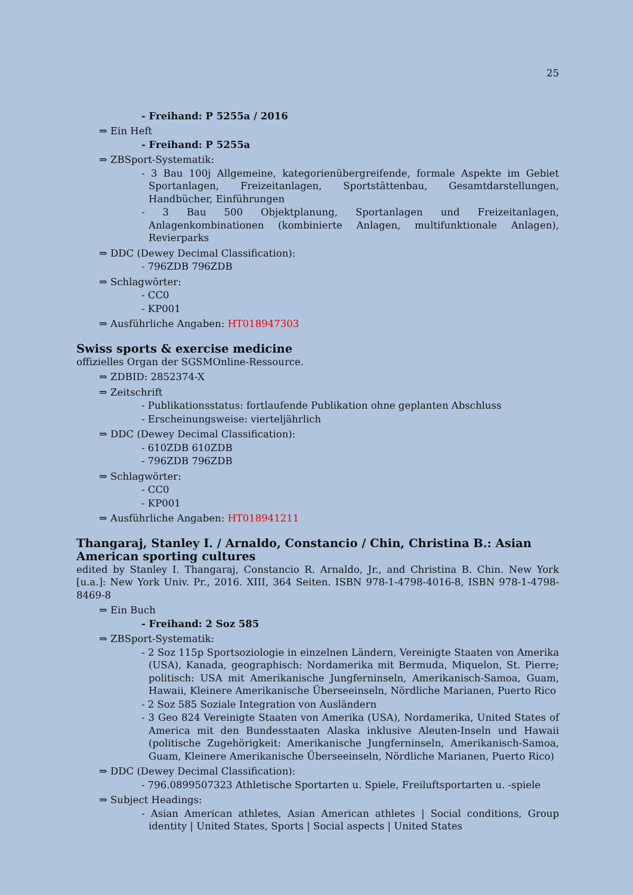25
- Freihand: P 5255a / 2016
⇒ Ein Heft
- Freihand: P 5255a
⇒ ZBSport-Systematik:
- 3 Bau 100j Allgemeine, kategorienübergreifende, formale Aspekte im Gebiet Sportanlagen, Freizeitanlagen, Sportstättenbau, Gesamtdarstellungen, Handbücher, Einführungen
- 3 Bau 500 Objektplanung, Sportanlagen und Freizeitanlagen, Anlagenkombinationen (kombinierte Anlagen, multifunktionale Anlagen), Revierparks
⇒ DDC (Dewey Decimal Classification):
- 796ZDB 796ZDB
⇒ Schlagwörter:
- CC0
- KP001
⇒ Ausführliche Angaben: HT018947303
Swiss sports & exercise medicine
offizielles Organ der SGSMOnline-Ressource.
⇒ ZDBID: 2852374-X
⇒ Zeitschrift
- Publikationsstatus: fortlaufende Publikation ohne geplanten Abschluss
- Erscheinungsweise: vierteljährlich
⇒ DDC (Dewey Decimal Classification):
- 610ZDB 610ZDB
- 796ZDB 796ZDB
⇒ Schlagwörter:
- CC0
- KP001
⇒ Ausführliche Angaben: HT018941211
Thangaraj, Stanley I. / Arnaldo, Constancio / Chin, Christina B.: Asian American sporting cultures
edited by Stanley I. Thangaraj, Constancio R. Arnaldo, Jr., and Christina B. Chin. New York [u.a.]: New York Univ. Pr., 2016. XIII, 364 Seiten. ISBN 978-1-4798-4016-8, ISBN 978-1-4798-8469-8
⇒ Ein Buch
- Freihand: 2 Soz 585
⇒ ZBSport-Systematik:
- 2 Soz 115p Sportsoziologie in einzelnen Ländern, Vereinigte Staaten von Amerika (USA), Kanada, geographisch: Nordamerika mit Bermuda, Miquelon, St. Pierre; politisch: USA mit Amerikanische Jungferninseln, Amerikanisch-Samoa, Guam, Hawaii, Kleinere Amerikanische Überseeinseln, Nördliche Marianen, Puerto Rico
- 2 Soz 585 Soziale Integration von Ausländern
- 3 Geo 824 Vereinigte Staaten von Amerika (USA), Nordamerika, United States of America mit den Bundesstaaten Alaska inklusive Aleuten-Inseln und Hawaii (politische Zugehörigkeit: Amerikanische Jungferninseln, Amerikanisch-Samoa, Guam, Kleinere Amerikanische Überseeinseln, Nördliche Marianen, Puerto Rico)
⇒ DDC (Dewey Decimal Classification):
- 796.0899507323 Athletische Sportarten u. Spiele, Freiluftsportarten u. -spiele
⇒ Subject Headings:
- Asian American athletes, Asian American athletes | Social conditions, Group identity | United States, Sports | Social aspects | United States